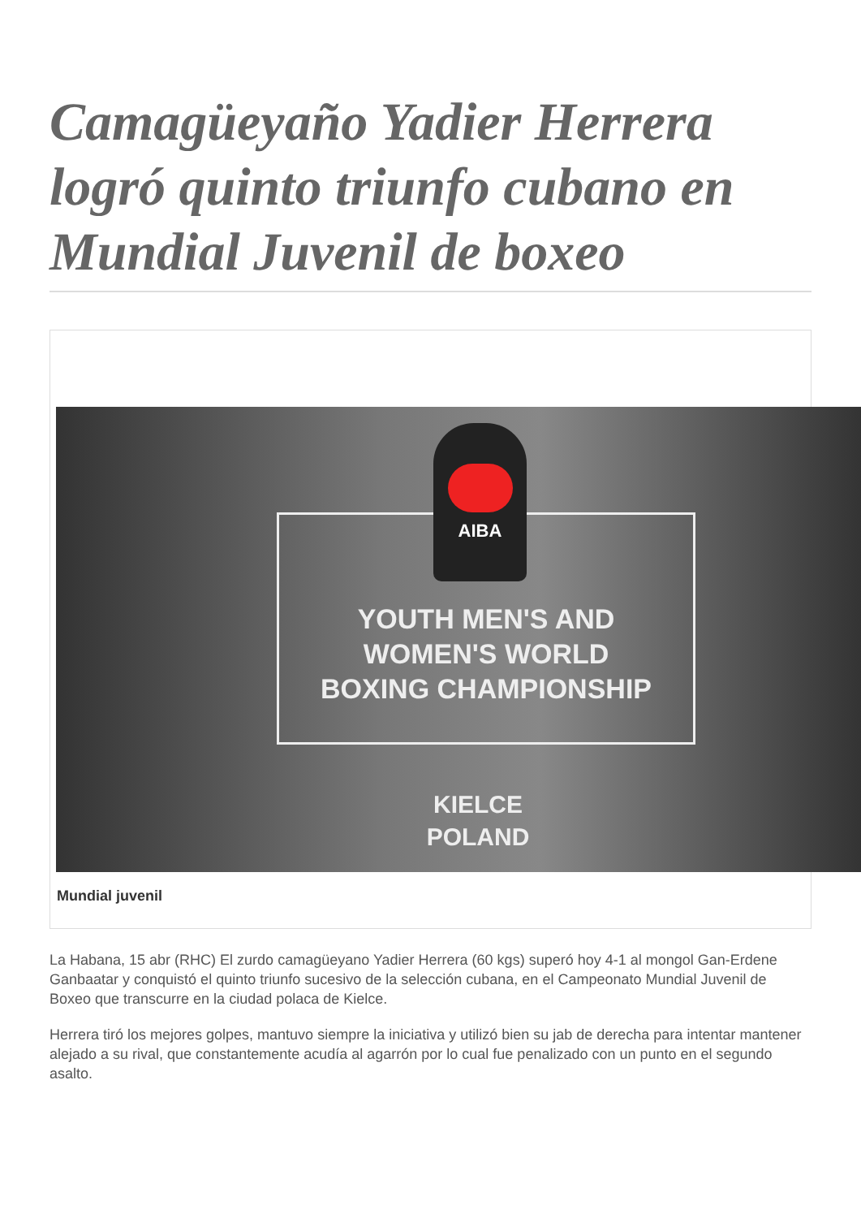Camagüeyaño Yadier Herrera logró quinto triunfo cubano en Mundial Juvenil de boxeo
AIBA
YOUTH MEN'S AND
WOMEN'S WORLD
BOXING CHAMPIONSHIP
KIELCE
POLAND
Mundial juvenil
La Habana, 15 abr (RHC) El zurdo camagüeyano Yadier Herrera (60 kgs) superó hoy 4-1 al mongol Gan-Erdene Ganbaatar y conquistó el quinto triunfo sucesivo de la selección cubana, en el Campeonato Mundial Juvenil de Boxeo que transcurre en la ciudad polaca de Kielce.
Herrera tiró los mejores golpes, mantuvo siempre la iniciativa y utilizó bien su jab de derecha para intentar mantener alejado a su rival, que constantemente acudía al agarrón por lo cual fue penalizado con un punto en el segundo asalto.